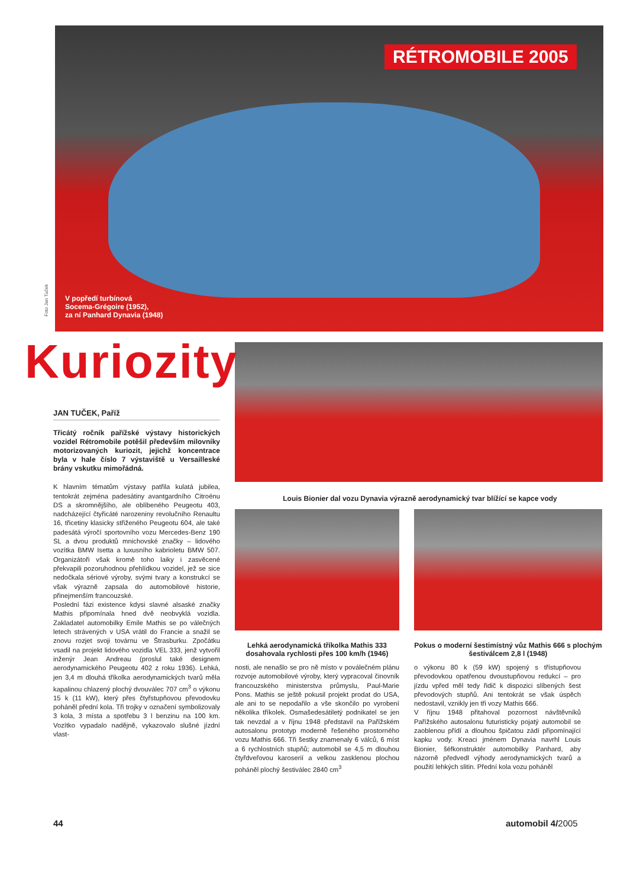RÉTROMOBILE 2005
Foto Jan Tuček
V popředí turbínová
Socema-Grégoire (1952),
za ní Panhard Dynavia (1948)
Kuriozity
Louis Bionier dal vozu Dynavia výrazně aerodynamický tvar blížící se kapce vody
Lehká aerodynamická tříkolka Mathis 333 dosahovala rychlosti přes 100 km/h (1946)
Pokus o moderní šestimístný vůz Mathis 666 s plochým šestiválcem 2,8 l (1948)
JAN TUČEK, Paříž
Třicátý ročník pařížské výstavy historických vozidel Rétromobile potěšil především milovníky motorizovaných kuriozit, jejichž koncentrace byla v hale číslo 7 výstaviště u Versailleské brány vskutku mimořádná.
K hlavním tématům výstavy patřila kulatá jubilea, tentokrát zejména padesátiny avantgardního Citroënu DS a skromnějšího, ale oblíbeného Peugeotu 403, nadcházející čtyřicáté narozeniny revolučního Renaultu 16, třicetiny klasicky střiženého Peugeotu 604, ale také padesátá výročí sportovního vozu Mercedes-Benz 190 SL a dvou produktů mnichovské značky – lidového vozítka BMW Isetta a luxusního kabrioletu BMW 507. Organizátoři však kromě toho laiky i zasvěcené překvapili pozoruhodnou přehlídkou vozidel, jež se sice nedočkala sériové výroby, svými tvary a konstrukcí se však výrazně zapsala do automobilové historie, přinejmenším francouzské.
Poslední fázi existence kdysi slavné alsaské značky Mathis připomínala hned dvě neobvyklá vozidla. Zakladatel automobilky Emile Mathis se po válečných letech strávených v USA vrátil do Francie a snažil se znovu rozjet svoji továrnu ve Štrasburku. Zpočátku vsadil na projekt lidového vozidla VEL 333, jenž vytvořil inženýr Jean Andreau (proslul také designem aerodynamického Peugeotu 402 z roku 1936). Lehká, jen 3,4 m dlouhá tříkolka aerodynamických tvarů měla kapalinou chlazený plochý dvouválec 707 cm<sup>3</sup> o výkonu 15 k (11 kW), který přes čtyřstupňovou převodovku poháněl přední kola. Tři trojky v označení symbolizovaly 3 kola, 3 místa a spotřebu 3 l benzinu na 100 km. Vozítko vypadalo nadějně, vykazovalo slušné jízdní vlast-
nosti, ale nenašlo se pro ně místo v poválečném plánu rozvoje automobilové výroby, který vypracoval činovník francouzského ministerstva průmyslu, Paul-Marie Pons. Mathis se ještě pokusil projekt prodat do USA, ale ani to se nepodařilo a vše skončilo po vyrobení několika tříkolek. Osmašedesátiletý podnikatel se jen tak nevzdal a v říjnu 1948 představil na Pařížském autosalonu prototyp moderně řešeného prostorného vozu Mathis 666. Tři šestky znamenaly 6 válců, 6 míst a 6 rychlostních stupňů; automobil se 4,5 m dlouhou čtyřdveřovou karoserií a velkou zasklenou plochou poháněl plochý šestiválec 2840 cm<sup>3</sup>
o výkonu 80 k (59 kW) spojený s třístupňovou převodovkou opatřenou dvoustupňovou redukcí – pro jízdu vpřed měl tedy řidič k dispozici slíbených šest převodových stupňů. Ani tentokrát se však úspěch nedostavil, vznikly jen tři vozy Mathis 666.
V říjnu 1948 přitahoval pozornost návštěvníků Pařížského autosalonu futuristicky pojatý automobil se zaoblenou přídí a dlouhou špičatou zádí připomínající kapku vody. Kreaci jménem Dynavia navrhl Louis Bionier, šéfkonstruktér automobilky Panhard, aby názorně předvedl výhody aerodynamických tvarů a použití lehkých slitin. Přední kola vozu poháněl
44 automobil 4/2005